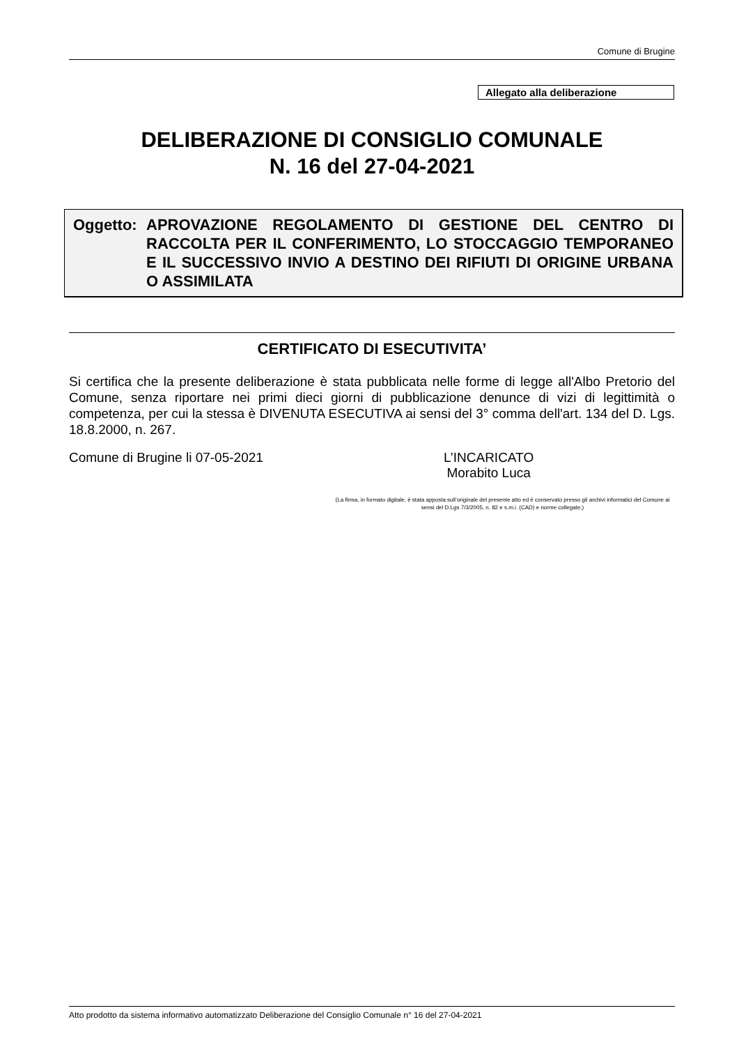Comune di Brugine
Allegato alla deliberazione
DELIBERAZIONE DI CONSIGLIO COMUNALE
N. 16 del 27-04-2021
Oggetto:
APROVAZIONE REGOLAMENTO DI GESTIONE DEL CENTRO DI RACCOLTA PER IL CONFERIMENTO, LO STOCCAGGIO TEMPORANEO E IL SUCCESSIVO INVIO A DESTINO DEI RIFIUTI DI ORIGINE URBANA O ASSIMILATA
CERTIFICATO DI ESECUTIVITA’
Si certifica che la presente deliberazione è stata pubblicata nelle forme di legge all'Albo Pretorio del Comune, senza riportare nei primi dieci giorni di pubblicazione denunce di vizi di legittimità o competenza, per cui la stessa è DIVENUTA ESECUTIVA ai sensi del 3° comma dell'art. 134 del D. Lgs. 18.8.2000, n. 267.
Comune di Brugine li 07-05-2021 L’INCARICATO
Morabito Luca
(La firma, in formato digitale, è stata apposta sull’originale del presente atto ed è conservato presso gli archivi informatici del Comune ai sensi del D.Lgs 7/3/2005, n. 82 e s.m.i. (CAD) e norme collegate,)
Atto prodotto da sistema informativo automatizzato Deliberazione del Consiglio Comunale n° 16 del 27-04-2021